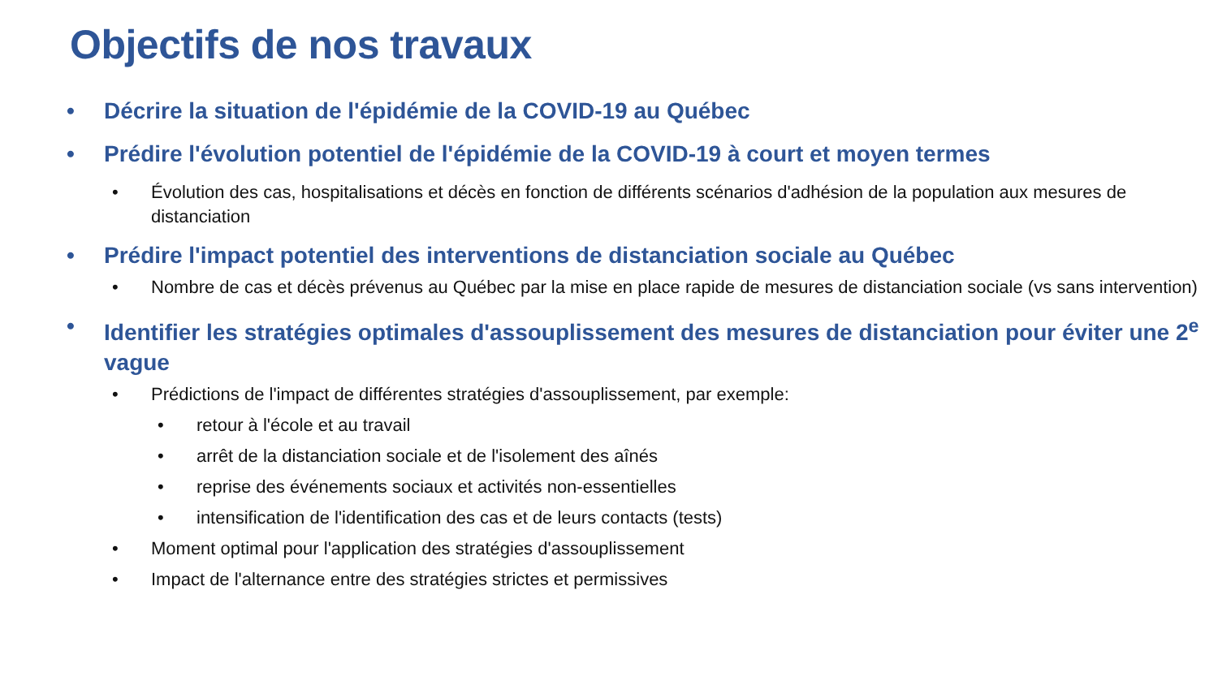Objectifs de nos travaux
• Décrire la situation de l'épidémie de la COVID-19 au Québec
• Prédire l'évolution potentiel de l'épidémie de la COVID-19 à court et moyen termes
• Évolution des cas, hospitalisations et décès en fonction de différents scénarios d'adhésion de la population aux mesures de distanciation
• Prédire l'impact potentiel des interventions de distanciation sociale au Québec
• Nombre de cas et décès prévenus au Québec par la mise en place rapide de mesures de distanciation sociale (vs sans intervention)
• Identifier les stratégies optimales d'assouplissement des mesures de distanciation pour éviter une 2<sup>e</sup> vague
• Prédictions de l'impact de différentes stratégies d'assouplissement, par exemple:
• retour à l'école et au travail
• arrêt de la distanciation sociale et de l'isolement des aînés
• reprise des événements sociaux et activités non-essentielles
• intensification de l'identification des cas et de leurs contacts (tests)
• Moment optimal pour l'application des stratégies d'assouplissement
• Impact de l'alternance entre des stratégies strictes et permissives